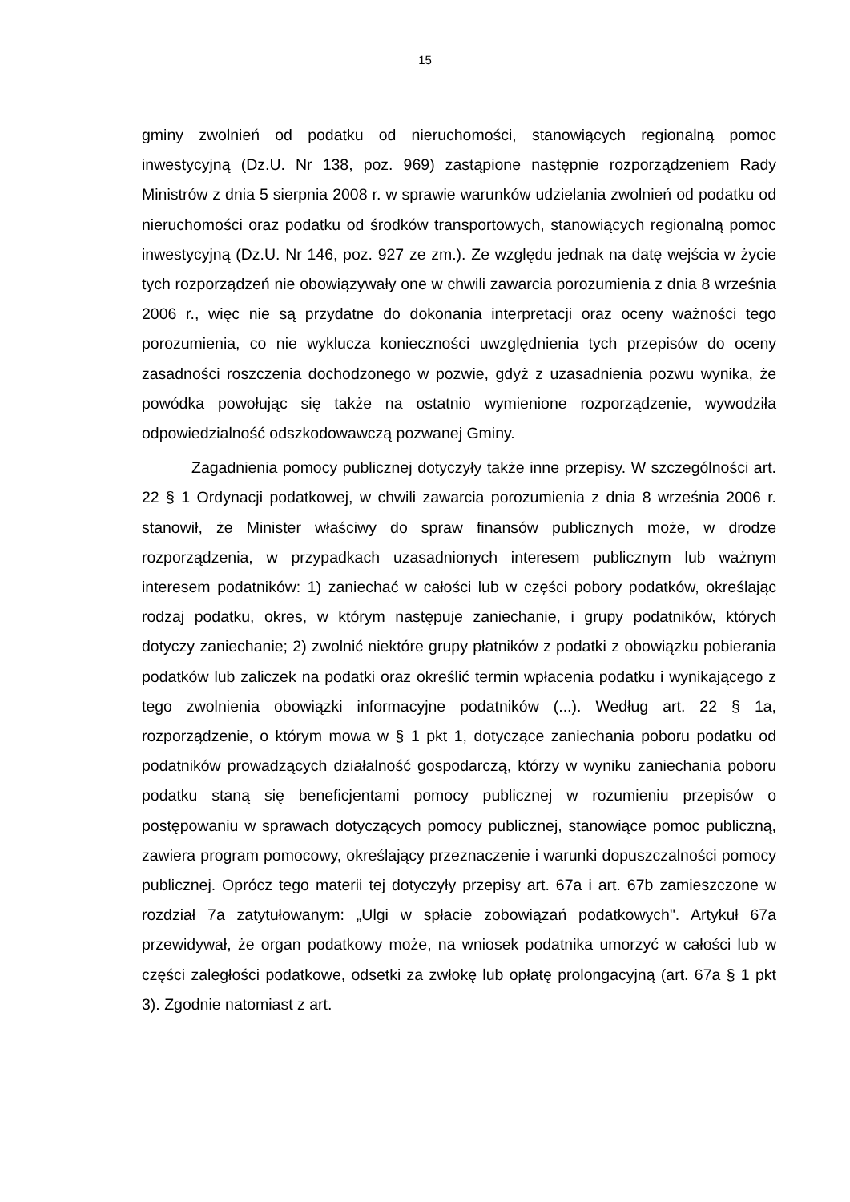15
gminy zwolnień od podatku od nieruchomości, stanowiących regionalną pomoc inwestycyjną (Dz.U. Nr 138, poz. 969) zastąpione następnie rozporządzeniem Rady Ministrów z dnia 5 sierpnia 2008 r. w sprawie warunków udzielania zwolnień od podatku od nieruchomości oraz podatku od środków transportowych, stanowiących regionalną pomoc inwestycyjną (Dz.U. Nr 146, poz. 927 ze zm.). Ze względu jednak na datę wejścia w życie tych rozporządzeń nie obowiązywały one w chwili zawarcia porozumienia z dnia 8 września 2006 r., więc nie są przydatne do dokonania interpretacji oraz oceny ważności tego porozumienia, co nie wyklucza konieczności uwzględnienia tych przepisów do oceny zasadności roszczenia dochodzonego w pozwie, gdyż z uzasadnienia pozwu wynika, że powódka powołując się także na ostatnio wymienione rozporządzenie, wywodziła odpowiedzialność odszkodowawczą pozwanej Gminy.
Zagadnienia pomocy publicznej dotyczyły także inne przepisy. W szczególności art. 22 § 1 Ordynacji podatkowej, w chwili zawarcia porozumienia z dnia 8 września 2006 r. stanowił, że Minister właściwy do spraw finansów publicznych może, w drodze rozporządzenia, w przypadkach uzasadnionych interesem publicznym lub ważnym interesem podatników: 1) zaniechać w całości lub w części pobory podatków, określając rodzaj podatku, okres, w którym następuje zaniechanie, i grupy podatników, których dotyczy zaniechanie; 2) zwolnić niektóre grupy płatników z podatki z obowiązku pobierania podatków lub zaliczek na podatki oraz określić termin wpłacenia podatku i wynikającego z tego zwolnienia obowiązki informacyjne podatników (...). Według art. 22 § 1a, rozporządzenie, o którym mowa w § 1 pkt 1, dotyczące zaniechania poboru podatku od podatników prowadzących działalność gospodarczą, którzy w wyniku zaniechania poboru podatku staną się beneficjentami pomocy publicznej w rozumieniu przepisów o postępowaniu w sprawach dotyczących pomocy publicznej, stanowiące pomoc publiczną, zawiera program pomocowy, określający przeznaczenie i warunki dopuszczalności pomocy publicznej. Oprócz tego materii tej dotyczyły przepisy art. 67a i art. 67b zamieszczone w rozdział 7a zatytułowanym: „Ulgi w spłacie zobowiązań podatkowych". Artykuł 67a przewidywał, że organ podatkowy może, na wniosek podatnika umorzyć w całości lub w części zaległości podatkowe, odsetki za zwłokę lub opłatę prolongacyjną (art. 67a § 1 pkt 3). Zgodnie natomiast z art.